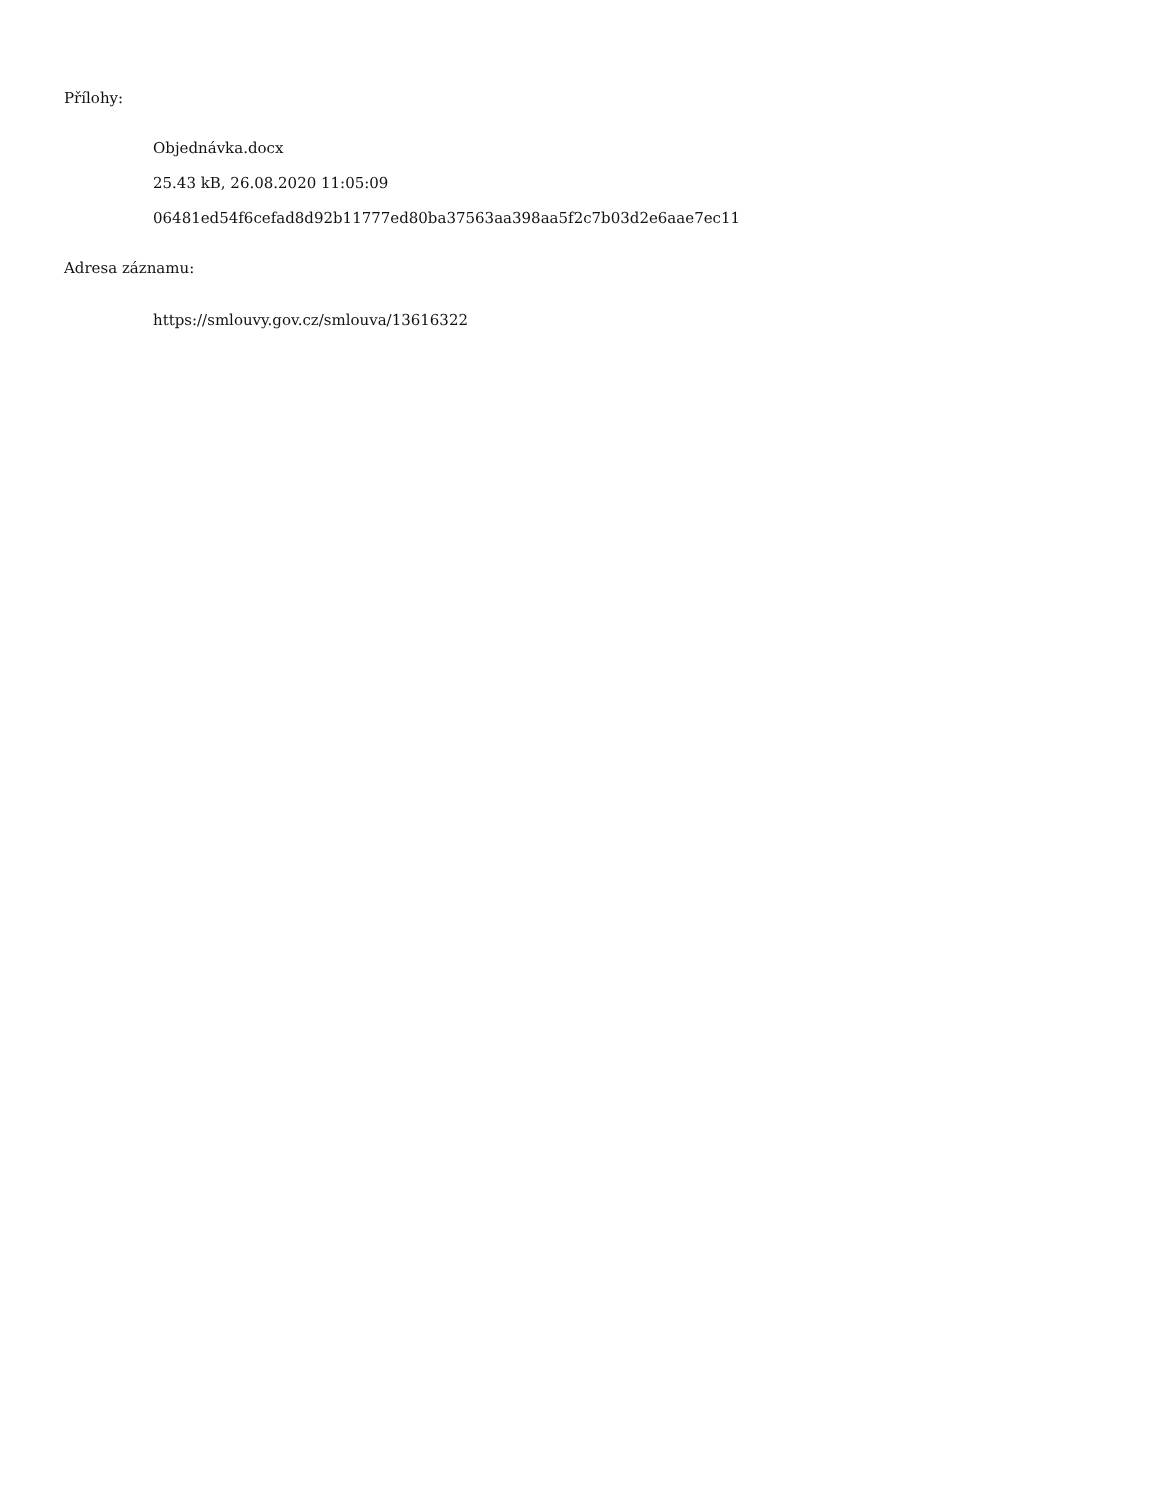Přílohy:
Objednávka.docx
25.43 kB, 26.08.2020 11:05:09
06481ed54f6cefad8d92b11777ed80ba37563aa398aa5f2c7b03d2e6aae7ec11
Adresa záznamu:
https://smlouvy.gov.cz/smlouva/13616322